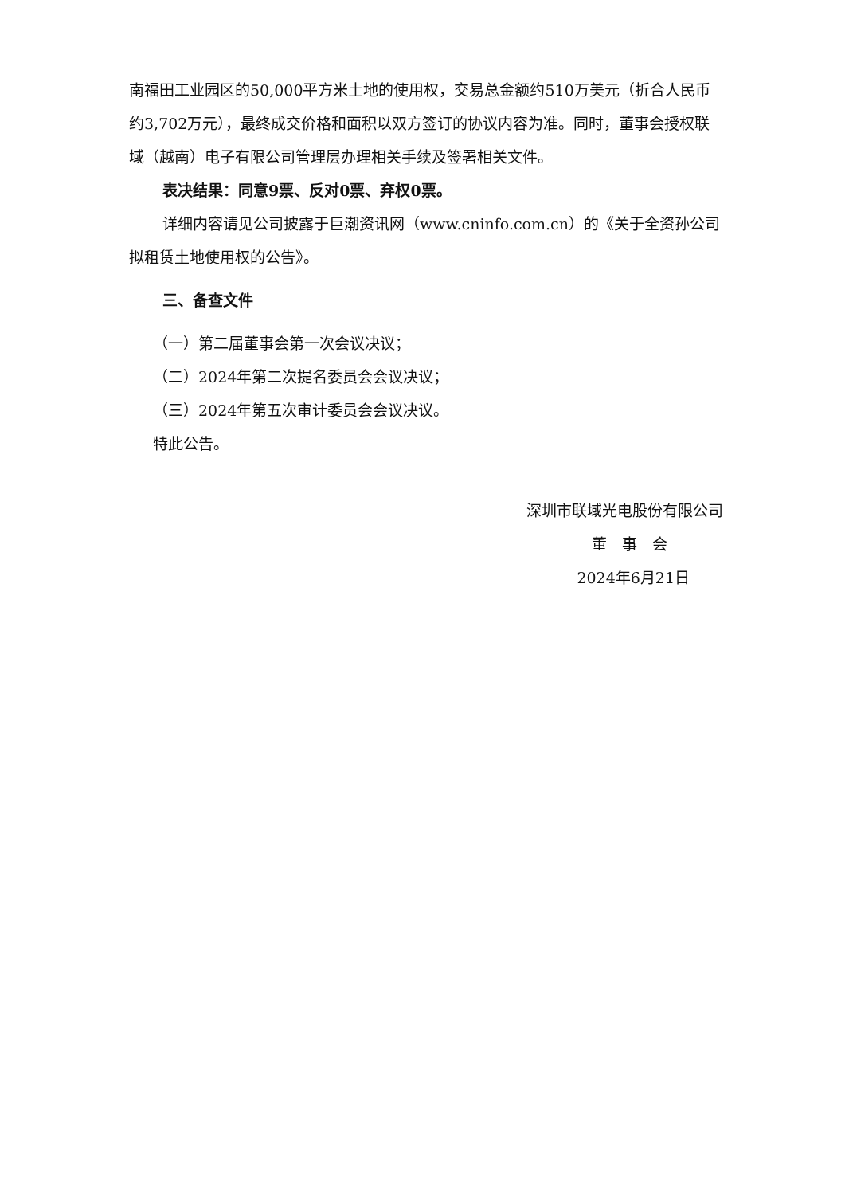南福田工业园区的50,000平方米土地的使用权，交易总金额约510万美元（折合人民币约3,702万元），最终成交价格和面积以双方签订的协议内容为准。同时，董事会授权联域（越南）电子有限公司管理层办理相关手续及签署相关文件。
表决结果：同意9票、反对0票、弃权0票。
详细内容请见公司披露于巨潮资讯网（www.cninfo.com.cn）的《关于全资孙公司拟租赁土地使用权的公告》。
三、备查文件
（一）第二届董事会第一次会议决议；
（二）2024年第二次提名委员会会议决议；
（三）2024年第五次审计委员会会议决议。
特此公告。
深圳市联域光电股份有限公司
董　事　会
2024年6月21日